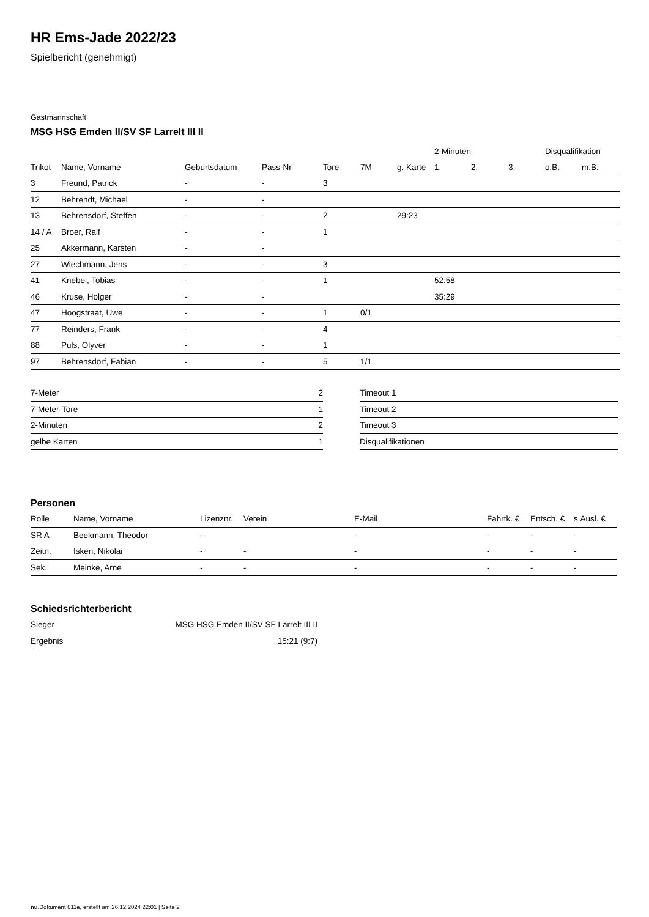HR Ems-Jade 2022/23
Spielbericht (genehmigt)
Gastmannschaft
MSG HSG Emden II/SV SF Larrelt III II
| | | | | | | | 2-Minuten | | | Disqualifikation | |
| --- | --- | --- | --- | --- | --- | --- | --- | --- | --- | --- | --- |
| Trikot | Name, Vorname | Geburtsdatum | Pass-Nr | Tore | 7M | g. Karte | 1. | 2. | 3. | o.B. | m.B. |
| 3 | Freund, Patrick | - | - | 3 | | | | | | | |
| 12 | Behrendt, Michael | - | - | | | | | | | | |
| 13 | Behrensdorf, Steffen | - | - | 2 | | 29:23 | | | | | |
| 14 / A | Broer, Ralf | - | - | 1 | | | | | | | |
| 25 | Akkermann, Karsten | - | - | | | | | | | | |
| 27 | Wiechmann, Jens | - | - | 3 | | | | | | | |
| 41 | Knebel, Tobias | - | - | 1 | | | 52:58 | | | | |
| 46 | Kruse, Holger | - | - | | | | 35:29 | | | | |
| 47 | Hoogstraat, Uwe | - | - | 1 | 0/1 | | | | | | |
| 77 | Reinders, Frank | - | - | 4 | | | | | | | |
| 88 | Puls, Olyver | - | - | 1 | | | | | | | |
| 97 | Behrensdorf, Fabian | - | - | 5 | 1/1 | | | | | | |
| 7-Meter | 2 |
| 7-Meter-Tore | 1 |
| 2-Minuten | 2 |
| gelbe Karten | 1 |
| Timeout 1 |
| Timeout 2 |
| Timeout 3 |
| Disqualifikationen |
Personen
| Rolle | Name, Vorname | Lizenznr. | Verein | E-Mail | Fahrtk. € | Entsch. € | s.Ausl. € |
| --- | --- | --- | --- | --- | --- | --- | --- |
| SR A | Beekmann, Theodor | - | | - | - | - | - |
| Zeitn. | Isken, Nikolai | - | - | - | - | - | - |
| Sek. | Meinke, Arne | - | - | - | - | - | - |
Schiedsrichterbericht
| Sieger | MSG HSG Emden II/SV SF Larrelt III II |
| Ergebnis | 15:21 (9:7) |
nu.Dokument 011e, erstellt am 26.12.2024 22:01 | Seite 2